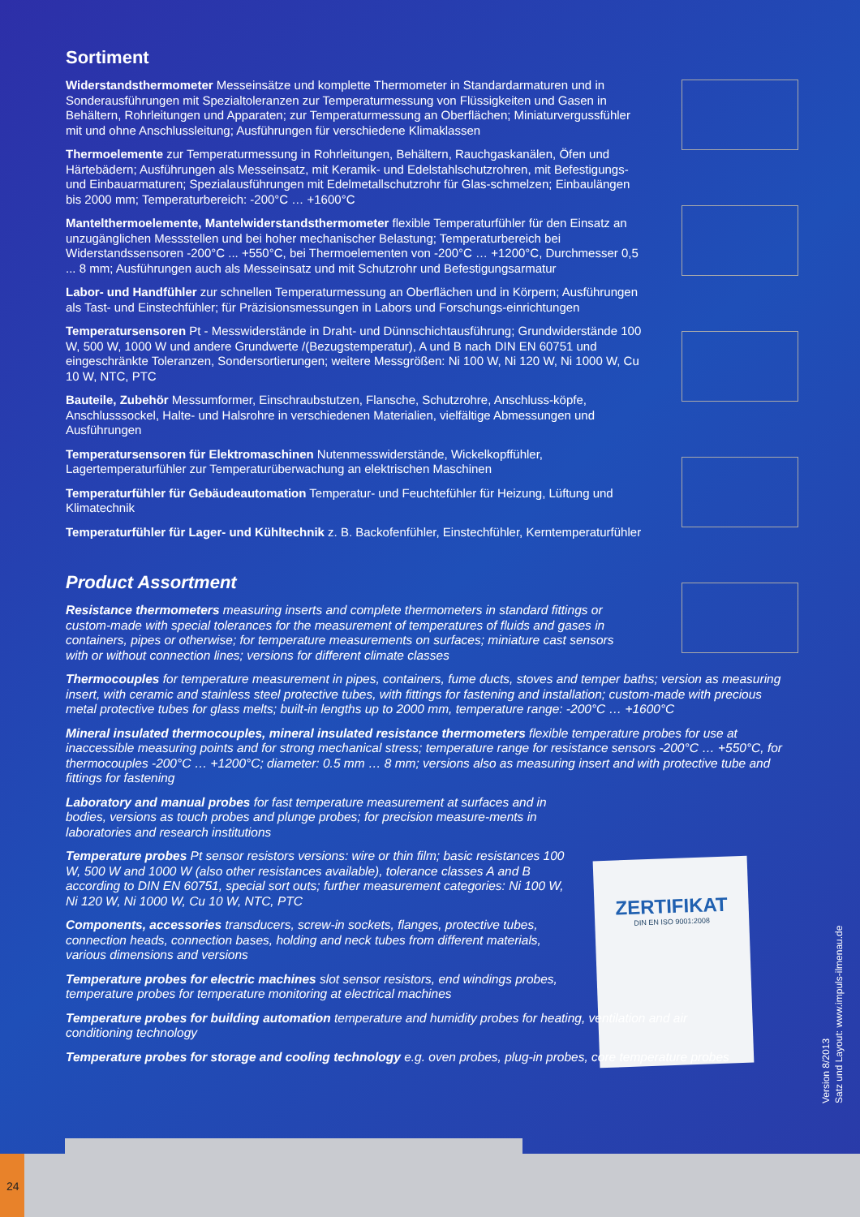ZERTIFIKAT
DIN EN ISO 9001:2008
Sortiment
Widerstandsthermometer Messeinsätze und komplette Thermometer in Standardarmaturen und in Sonderausführungen mit Spezialtoleranzen zur Temperaturmessung von Flüssigkeiten und Gasen in Behältern, Rohrleitungen und Apparaten; zur Temperaturmessung an Oberflächen; Miniaturvergussfühler mit und ohne Anschlussleitung; Ausführungen für verschiedene Klimaklassen
Thermoelemente zur Temperaturmessung in Rohrleitungen, Behältern, Rauchgaskanälen, Öfen und Härtebädern; Ausführungen als Messeinsatz, mit Keramik- und Edelstahlschutzrohren, mit Befestigungs- und Einbauarmaturen; Spezialausführungen mit Edelmetallschutzrohr für Glas-schmelzen; Einbaulängen bis 2000 mm; Temperaturbereich: -200°C … +1600°C
Mantelthermoelemente, Mantelwiderstandsthermometer flexible Temperaturfühler für den Einsatz an unzugänglichen Messstellen und bei hoher mechanischer Belastung; Temperaturbereich bei Widerstandssensoren -200°C ... +550°C, bei Thermoelementen von -200°C … +1200°C, Durchmesser 0,5 ... 8 mm; Ausführungen auch als Messeinsatz und mit Schutzrohr und Befestigungsarmatur
Labor- und Handfühler zur schnellen Temperaturmessung an Oberflächen und in Körpern; Ausführungen als Tast- und Einstechfühler; für Präzisionsmessungen in Labors und Forschungs-einrichtungen
Temperatursensoren Pt - Messwiderstände in Draht- und Dünnschichtausführung; Grundwiderstände 100 W, 500 W, 1000 W und andere Grundwerte /(Bezugstemperatur), A und B nach DIN EN 60751 und eingeschränkte Toleranzen, Sondersortierungen; weitere Messgrößen: Ni 100 W, Ni 120 W, Ni 1000 W, Cu 10 W, NTC, PTC
Bauteile, Zubehör Messumformer, Einschraubstutzen, Flansche, Schutzrohre, Anschluss-köpfe, Anschlusssockel, Halte- und Halsrohre in verschiedenen Materialien, vielfältige Abmessungen und Ausführungen
Temperatursensoren für Elektromaschinen Nutenmesswiderstände, Wickelkopffühler, Lagertemperaturfühler zur Temperaturüberwachung an elektrischen Maschinen
Temperaturfühler für Gebäudeautomation Temperatur- und Feuchtefühler für Heizung, Lüftung und Klimatechnik
Temperaturfühler für Lager- und Kühltechnik z. B. Backofenfühler, Einstechfühler, Kerntemperaturfühler
Product Assortment
Resistance thermometers measuring inserts and complete thermometers in standard fittings or custom-made with special tolerances for the measurement of temperatures of fluids and gases in containers, pipes or otherwise; for temperature measurements on surfaces; miniature cast sensors with or without connection lines; versions for different climate classes
Thermocouples for temperature measurement in pipes, containers, fume ducts, stoves and temper baths; version as measuring insert, with ceramic and stainless steel protective tubes, with fittings for fastening and installation; custom-made with precious metal protective tubes for glass melts; built-in lengths up to 2000 mm, temperature range: -200°C … +1600°C
Mineral insulated thermocouples, mineral insulated resistance thermometers flexible temperature probes for use at inaccessible measuring points and for strong mechanical stress; temperature range for resistance sensors -200°C … +550°C, for thermocouples -200°C … +1200°C; diameter: 0.5 mm … 8 mm; versions also as measuring insert and with protective tube and fittings for fastening
Laboratory and manual probes for fast temperature measurement at surfaces and in bodies, versions as touch probes and plunge probes; for precision measure-ments in laboratories and research institutions
Temperature probes Pt sensor resistors versions: wire or thin film; basic resistances 100 W, 500 W and 1000 W (also other resistances available), tolerance classes A and B according to DIN EN 60751, special sort outs; further measurement categories: Ni 100 W, Ni 120 W, Ni 1000 W, Cu 10 W, NTC, PTC
Components, accessories transducers, screw-in sockets, flanges, protective tubes, connection heads, connection bases, holding and neck tubes from different materials, various dimensions and versions
Temperature probes for electric machines slot sensor resistors, end windings probes, temperature probes for temperature monitoring at electrical machines
Temperature probes for building automation temperature and humidity probes for heating, ventilation and air conditioning technology
Temperature probes for storage and cooling technology e.g. oven probes, plug-in probes, core temperature probes
Version 8/2013
Satz und Layout: www.impuls-ilmenau.de
24